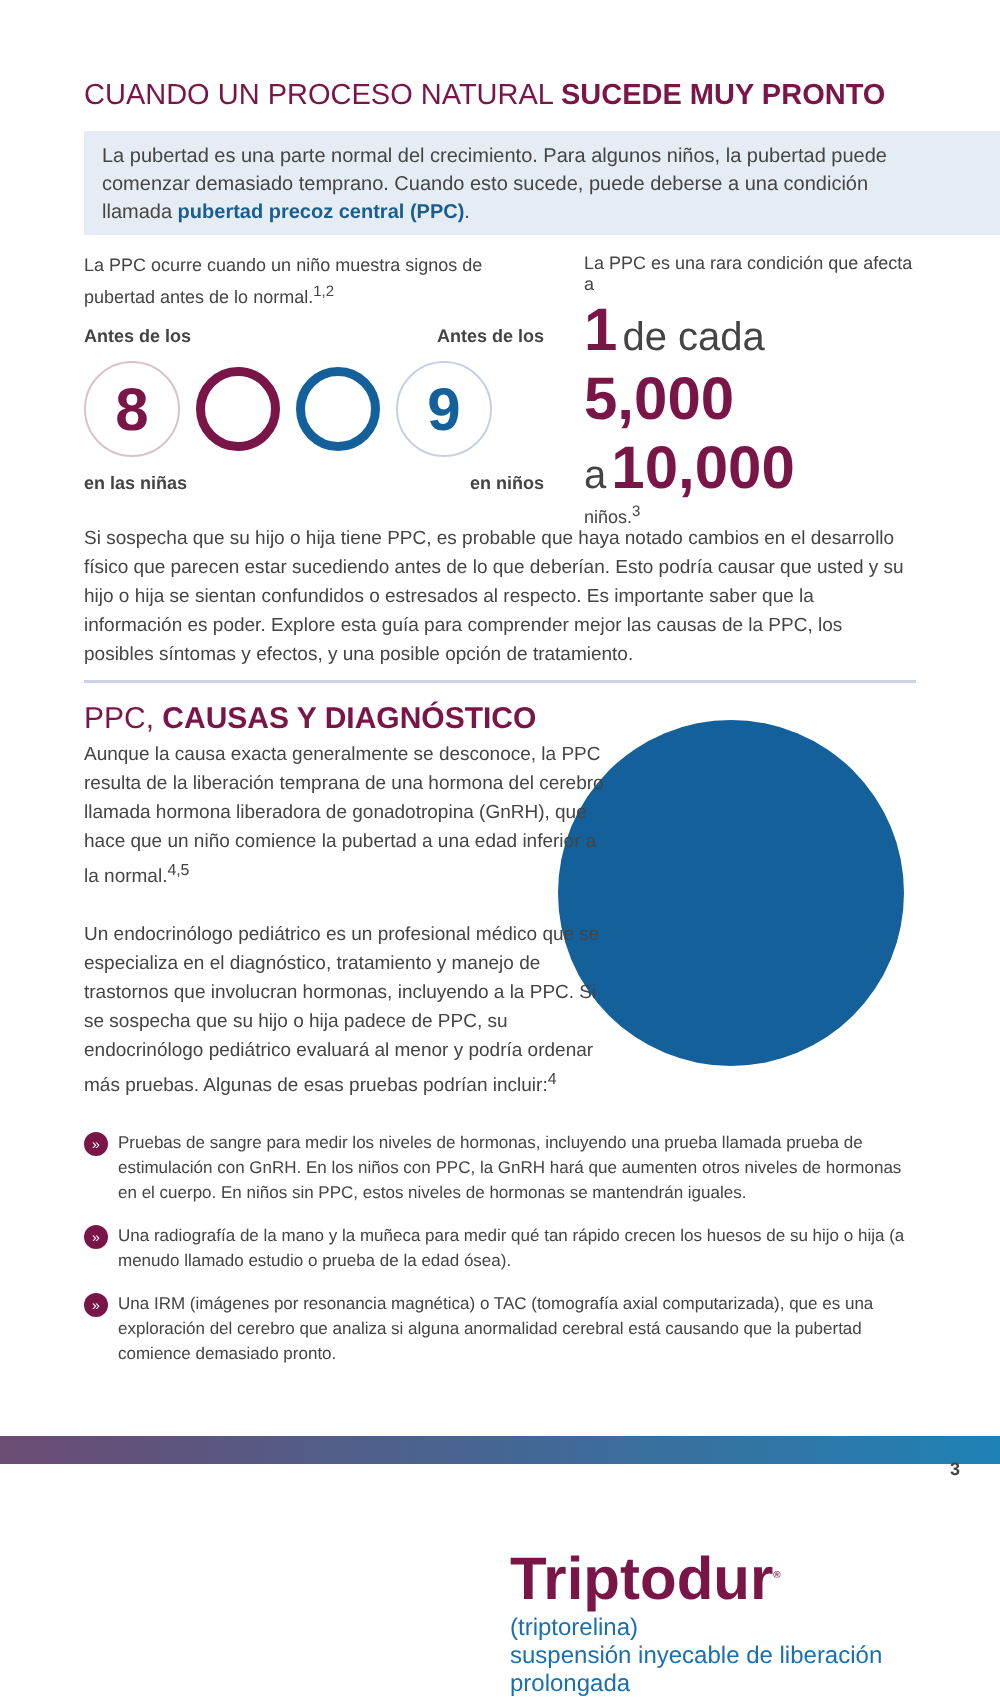CUANDO UN PROCESO NATURAL SUCEDE MUY PRONTO
La pubertad es una parte normal del crecimiento. Para algunos niños, la pubertad puede comenzar demasiado temprano. Cuando esto sucede, puede deberse a una condición llamada pubertad precoz central (PPC).
La PPC ocurre cuando un niño muestra signos de pubertad antes de lo normal.<sup>1,2</sup>
Antes de los Antes de los
8 9
en las niñas en niños
La PPC es una rara condición que afecta a
1 de cada 5,000
a 10,000
niños.<sup>3</sup>
Si sospecha que su hijo o hija tiene PPC, es probable que haya notado cambios en el desarrollo físico que parecen estar sucediendo antes de lo que deberían. Esto podría causar que usted y su hijo o hija se sientan confundidos o estresados al respecto. Es importante saber que la información es poder. Explore esta guía para comprender mejor las causas de la PPC, los posibles síntomas y efectos, y una posible opción de tratamiento.
PPC, CAUSAS Y DIAGNÓSTICO
Aunque la causa exacta generalmente se desconoce, la PPC resulta de la liberación temprana de una hormona del cerebro llamada hormona liberadora de gonadotropina (GnRH), que hace que un niño comience la pubertad a una edad inferior a la normal.<sup>4,5</sup>
Un endocrinólogo pediátrico es un profesional médico que se especializa en el diagnóstico, tratamiento y manejo de trastornos que involucran hormonas, incluyendo a la PPC. Si se sospecha que su hijo o hija padece de PPC, su endocrinólogo pediátrico evaluará al menor y podría ordenar más pruebas. Algunas de esas pruebas podrían incluir:<sup>4</sup>
» Pruebas de sangre para medir los niveles de hormonas, incluyendo una prueba llamada prueba de estimulación con GnRH. En los niños con PPC, la GnRH hará que aumenten otros niveles de hormonas en el cuerpo. En niños sin PPC, estos niveles de hormonas se mantendrán iguales.
» Una radiografía de la mano y la muñeca para medir qué tan rápido crecen los huesos de su hijo o hija (a menudo llamado estudio o prueba de la edad ósea).
» Una IRM (imágenes por resonancia magnética) o TAC (tomografía axial computarizada), que es una exploración del cerebro que analiza si alguna anormalidad cerebral está causando que la pubertad comience demasiado pronto.
Triptodur<sup>®</sup>
(triptorelina)
suspensión inyecable de liberación prolongada
3